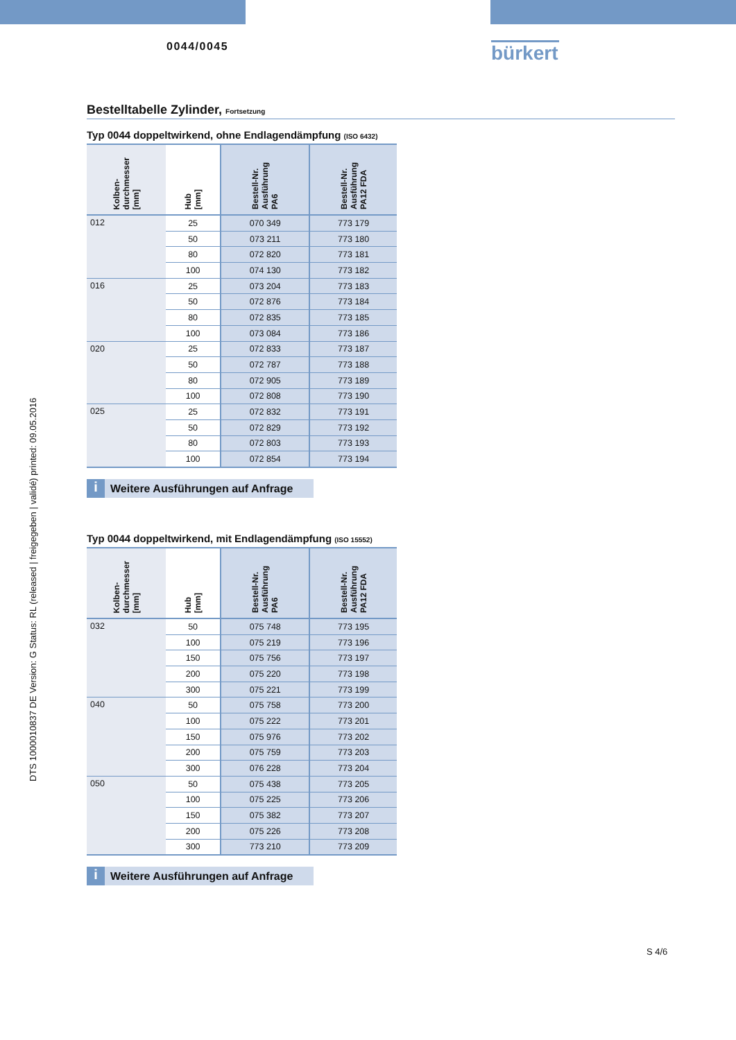0044/0045
bürkert
DTS 1000010837 DE Version: G Status: RL (released | freigegeben | validé) printed: 09.05.2016
Bestelltabelle Zylinder, Fortsetzung
Typ 0044 doppeltwirkend, ohne Endlagendämpfung (ISO 6432)
| Kolben- durchmesser [mm] | Hub [mm] | Bestell-Nr. Ausführung PA6 | Bestell-Nr. Ausführung PA12 FDA |
| --- | --- | --- | --- |
| 012 | 25 | 070 349 | 773 179 |
| | 50 | 073 211 | 773 180 |
| | 80 | 072 820 | 773 181 |
| | 100 | 074 130 | 773 182 |
| 016 | 25 | 073 204 | 773 183 |
| | 50 | 072 876 | 773 184 |
| | 80 | 072 835 | 773 185 |
| | 100 | 073 084 | 773 186 |
| 020 | 25 | 072 833 | 773 187 |
| | 50 | 072 787 | 773 188 |
| | 80 | 072 905 | 773 189 |
| | 100 | 072 808 | 773 190 |
| 025 | 25 | 072 832 | 773 191 |
| | 50 | 072 829 | 773 192 |
| | 80 | 072 803 | 773 193 |
| | 100 | 072 854 | 773 194 |
i Weitere Ausführungen auf Anfrage
Typ 0044 doppeltwirkend, mit Endlagendämpfung (ISO 15552)
| Kolben- durchmesser [mm] | Hub [mm] | Bestell-Nr. Ausführung PA6 | Bestell-Nr. Ausführung PA12 FDA |
| --- | --- | --- | --- |
| 032 | 50 | 075 748 | 773 195 |
| | 100 | 075 219 | 773 196 |
| | 150 | 075 756 | 773 197 |
| | 200 | 075 220 | 773 198 |
| | 300 | 075 221 | 773 199 |
| 040 | 50 | 075 758 | 773 200 |
| | 100 | 075 222 | 773 201 |
| | 150 | 075 976 | 773 202 |
| | 200 | 075 759 | 773 203 |
| | 300 | 076 228 | 773 204 |
| 050 | 50 | 075 438 | 773 205 |
| | 100 | 075 225 | 773 206 |
| | 150 | 075 382 | 773 207 |
| | 200 | 075 226 | 773 208 |
| | 300 | 773 210 | 773 209 |
i Weitere Ausführungen auf Anfrage
S 4/6